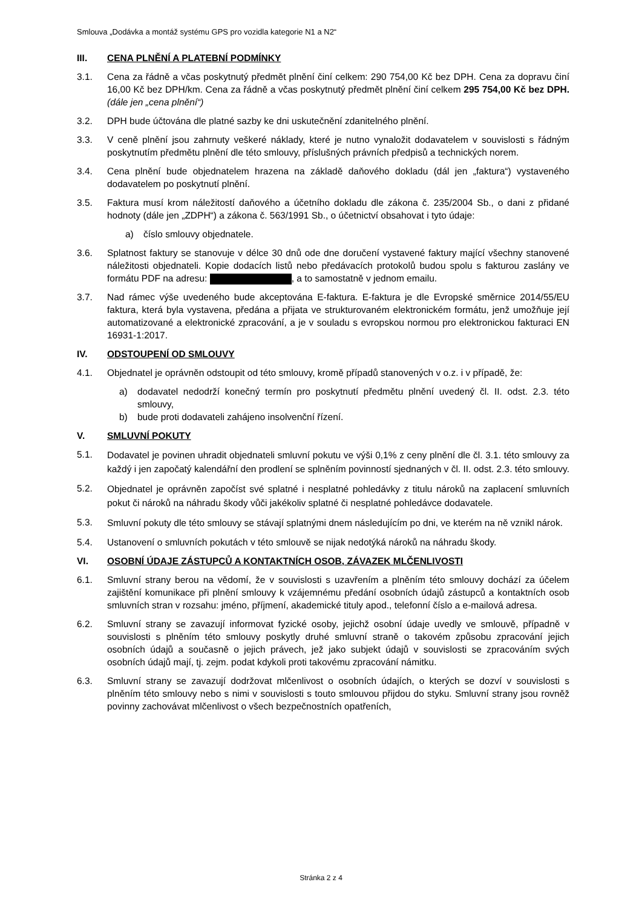Smlouva „Dodávka a montáž systému GPS pro vozidla kategorie N1 a N2“
III. CENA PLNĚNÍ A PLATEBNÍ PODMÍNKY
3.1. Cena za řádně a včas poskytnutý předmět plnění činí celkem: 290 754,00 Kč bez DPH. Cena za dopravu činí 16,00 Kč bez DPH/km. Cena za řádně a včas poskytnutý předmět plnění činí celkem 295 754,00 Kč bez DPH. (dále jen „cena plnění“)
3.2. DPH bude účtována dle platné sazby ke dni uskutečnění zdanitelného plnění.
3.3. V ceně plnění jsou zahrnuty veškeré náklady, které je nutno vynaložit dodavatelem v souvislosti s řádným poskytnutím předmětu plnění dle této smlouvy, příslušných právních předpisů a technických norem.
3.4. Cena plnění bude objednatelem hrazena na základě daňového dokladu (dál jen „faktura“) vystaveného dodavatelem po poskytnutí plnění.
3.5. Faktura musí krom náležitostí daňového a účetního dokladu dle zákona č. 235/2004 Sb., o dani z přidané hodnoty (dále jen „ZDPH“) a zákona č. 563/1991 Sb., o účetnictví obsahovat i tyto údaje:
a) číslo smlouvy objednatele.
3.6. Splatnost faktury se stanovuje v délce 30 dnů ode dne doručení vystavené faktury mající všechny stanovené náležitosti objednateli. Kopie dodacích listů nebo předávacích protokolů budou spolu s fakturou zaslány ve formátu PDF na adresu: , a to samostatně v jednom emailu.
3.7. Nad rámec výše uvedeného bude akceptována E-faktura. E-faktura je dle Evropské směrnice 2014/55/EU faktura, která byla vystavena, předána a přijata ve strukturovaném elektronickém formátu, jenž umožňuje její automatizované a elektronické zpracování, a je v souladu s evropskou normou pro elektronickou fakturaci EN 16931-1:2017.
IV. ODSTOUPENÍ OD SMLOUVY
4.1. Objednatel je oprávněn odstoupit od této smlouvy, kromě případů stanovených v o.z. i v případě, že:
a) dodavatel nedodrží konečný termín pro poskytnutí předmětu plnění uvedený čl. II. odst. 2.3. této smlouvy,
b) bude proti dodavateli zahájeno insolvenční řízení.
V. SMLUVNÍ POKUTY
5.1. Dodavatel je povinen uhradit objednateli smluvní pokutu ve výši 0,1% z ceny plnění dle čl. 3.1. této smlouvy za každý i jen započatý kalendářní den prodlení se splněním povinností sjednaných v čl. II. odst. 2.3. této smlouvy.
5.2. Objednatel je oprávněn započíst své splatné i nesplatné pohledávky z titulu nároků na zaplacení smluvních pokut či nároků na náhradu škody vůči jakékoliv splatné či nesplatné pohledávce dodavatele.
5.3. Smluvní pokuty dle této smlouvy se stávají splatnými dnem následujícím po dni, ve kterém na ně vznikl nárok.
5.4. Ustanovení o smluvních pokutách v této smlouvě se nijak nedotýká nároků na náhradu škody.
VI. OSOBNÍ ÚDAJE ZÁSTUPCŮ A KONTAKTNÍCH OSOB, ZÁVAZEK MLČENLIVOSTI
6.1. Smluvní strany berou na vědomí, že v souvislosti s uzavřením a plněním této smlouvy dochází za účelem zajištění komunikace při plnění smlouvy k vzájemnému předání osobních údajů zástupců a kontaktních osob smluvních stran v rozsahu: jméno, příjmení, akademické tituly apod., telefonní číslo a e-mailová adresa.
6.2. Smluvní strany se zavazují informovat fyzické osoby, jejichž osobní údaje uvedly ve smlouvě, případně v souvislosti s plněním této smlouvy poskytly druhé smluvní straně o takovém způsobu zpracování jejich osobních údajů a současně o jejich právech, jež jako subjekt údajů v souvislosti se zpracováním svých osobních údajů mají, tj. zejm. podat kdykoli proti takovému zpracování námitku.
6.3. Smluvní strany se zavazují dodržovat mlčenlivost o osobních údajích, o kterých se dozví v souvislosti s plněním této smlouvy nebo s nimi v souvislosti s touto smlouvou přijdou do styku. Smluvní strany jsou rovněž povinny zachovávat mlčenlivost o všech bezpečnostních opatřeních,
Stránka 2 z 4